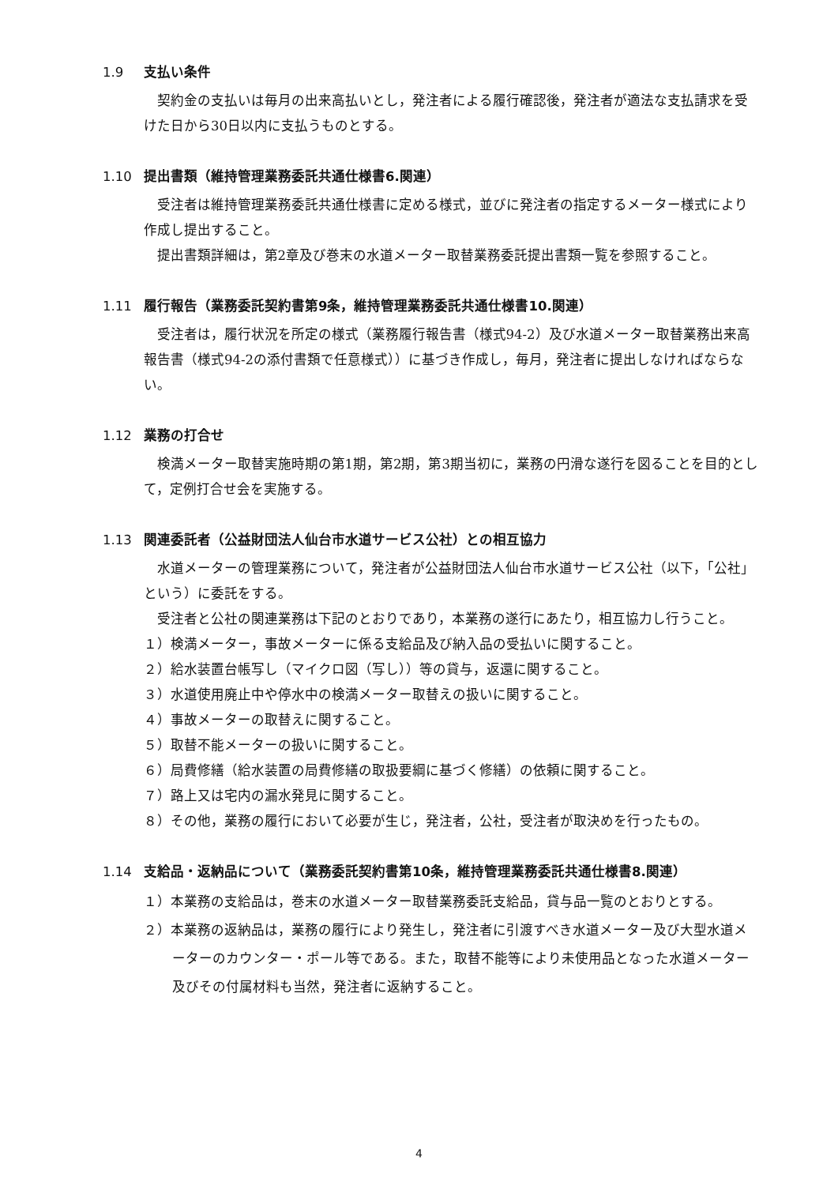1.9 支払い条件
契約金の支払いは毎月の出来高払いとし，発注者による履行確認後，発注者が適法な支払請求を受けた日から30日以内に支払うものとする。
1.10 提出書類（維持管理業務委託共通仕様書6.関連）
受注者は維持管理業務委託共通仕様書に定める様式，並びに発注者の指定するメーター様式により作成し提出すること。
提出書類詳細は，第2章及び巻末の水道メーター取替業務委託提出書類一覧を参照すること。
1.11 履行報告（業務委託契約書第9条，維持管理業務委託共通仕様書10.関連）
受注者は，履行状況を所定の様式（業務履行報告書（様式94-2）及び水道メーター取替業務出来高報告書（様式94-2の添付書類で任意様式））に基づき作成し，毎月，発注者に提出しなければならない。
1.12 業務の打合せ
検満メーター取替実施時期の第1期，第2期，第3期当初に，業務の円滑な遂行を図ることを目的として，定例打合せ会を実施する。
1.13 関連委託者（公益財団法人仙台市水道サービス公社）との相互協力
水道メーターの管理業務について，発注者が公益財団法人仙台市水道サービス公社（以下，「公社」という）に委託をする。
受注者と公社の関連業務は下記のとおりであり，本業務の遂行にあたり，相互協力し行うこと。
１）検満メーター，事故メーターに係る支給品及び納入品の受払いに関すること。
２）給水装置台帳写し（マイクロ図（写し））等の貸与，返還に関すること。
３）水道使用廃止中や停水中の検満メーター取替えの扱いに関すること。
４）事故メーターの取替えに関すること。
５）取替不能メーターの扱いに関すること。
６）局費修繕（給水装置の局費修繕の取扱要綱に基づく修繕）の依頼に関すること。
７）路上又は宅内の漏水発見に関すること。
８）その他，業務の履行において必要が生じ，発注者，公社，受注者が取決めを行ったもの。
1.14 支給品・返納品について（業務委託契約書第10条，維持管理業務委託共通仕様書8.関連）
１）本業務の支給品は，巻末の水道メーター取替業務委託支給品，貸与品一覧のとおりとする。
２）本業務の返納品は，業務の履行により発生し，発注者に引渡すべき水道メーター及び大型水道メーターのカウンター・ポール等である。また，取替不能等により未使用品となった水道メーター及びその付属材料も当然，発注者に返納すること。
4